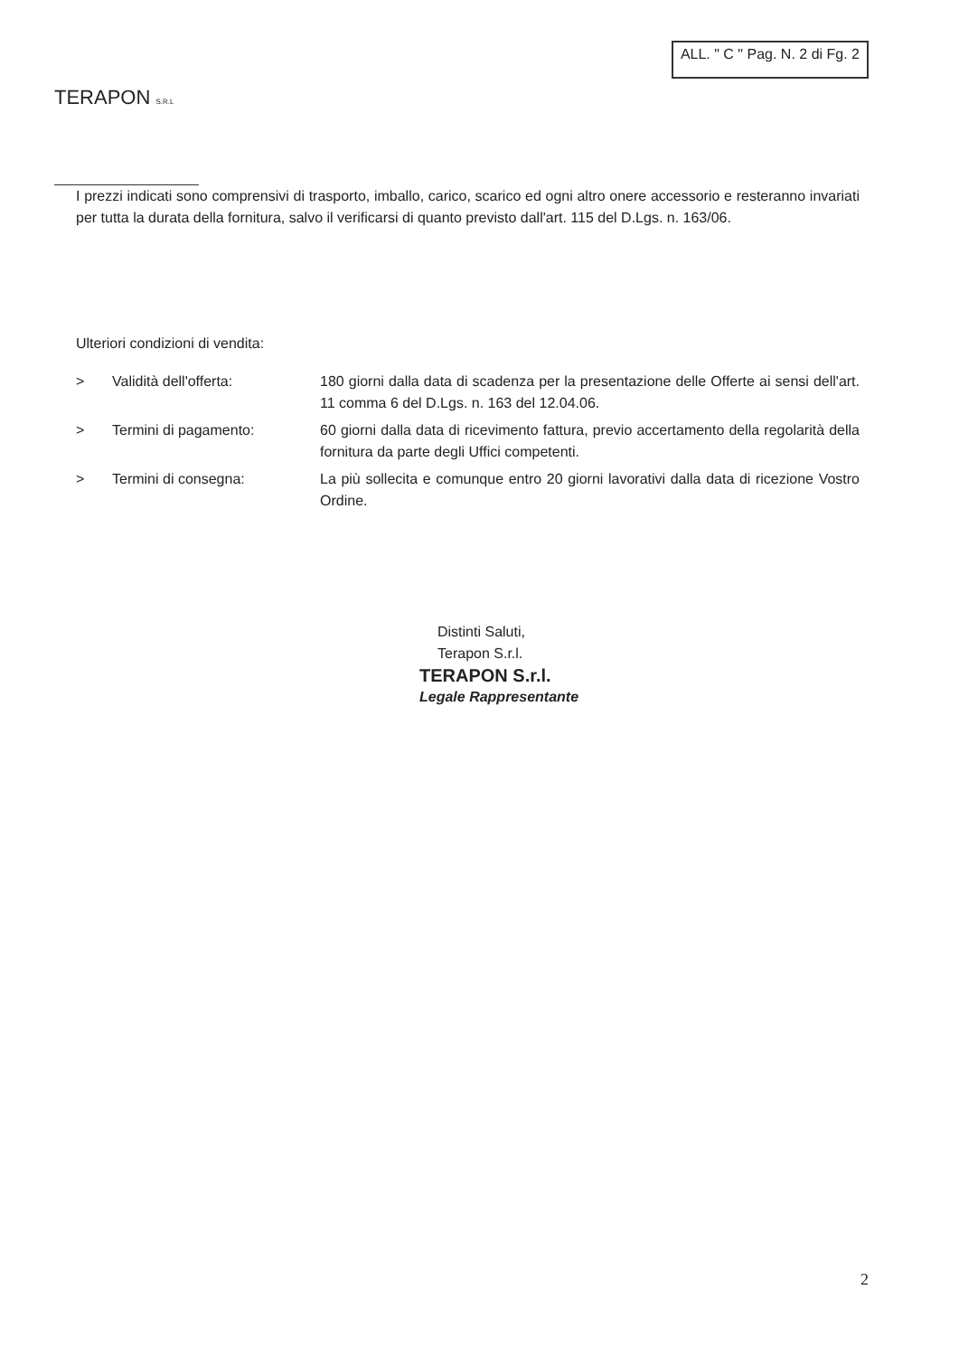TERAPON S.R.L
ALL. " C " Pag. N. 2 di Fg. 2
I prezzi indicati sono comprensivi di trasporto, imballo, carico, scarico ed ogni altro onere accessorio e resteranno invariati per tutta la durata della fornitura, salvo il verificarsi di quanto previsto dall'art. 115 del D.Lgs. n. 163/06.
Ulteriori condizioni di vendita:
| > | Validità dell'offerta: | 180 giorni dalla data di scadenza per la presentazione delle Offerte ai sensi dell'art. 11 comma 6 del D.Lgs. n. 163 del 12.04.06. |
| > | Termini di pagamento: | 60 giorni dalla data di ricevimento fattura, previo accertamento della regolarità della fornitura da parte degli Uffici competenti. |
| > | Termini di consegna: | La più sollecita e comunque entro 20 giorni lavorativi dalla data di ricezione Vostro Ordine. |
Distinti Saluti,
Terapon S.r.l.
TERAPON S.r.l.
Legale Rappresentante
2